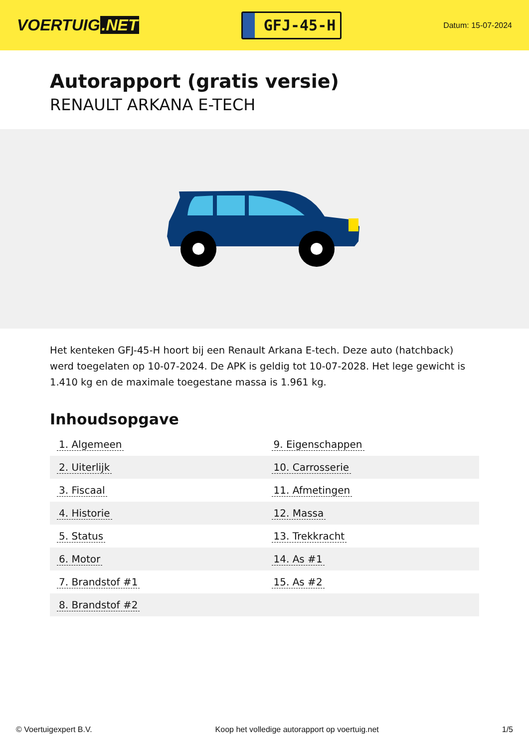VOERTUIG.NET
GFJ-45-H
Datum: 15-07-2024
Autorapport (gratis versie)
RENAULT ARKANA E-TECH
Het kenteken GFJ-45-H hoort bij een Renault Arkana E-tech. Deze auto (hatchback) werd toegelaten op 10-07-2024. De APK is geldig tot 10-07-2028. Het lege gewicht is 1.410 kg en de maximale toegestane massa is 1.961 kg.
Inhoudsopgave
| 1. Algemeen | 9. Eigenschappen |
| 2. Uiterlijk | 10. Carrosserie |
| 3. Fiscaal | 11. Afmetingen |
| 4. Historie | 12. Massa |
| 5. Status | 13. Trekkracht |
| 6. Motor | 14. As #1 |
| 7. Brandstof #1 | 15. As #2 |
| 8. Brandstof #2 | |
© Voertuigexpert B.V. Koop het volledige autorapport op voertuig.net 1/5